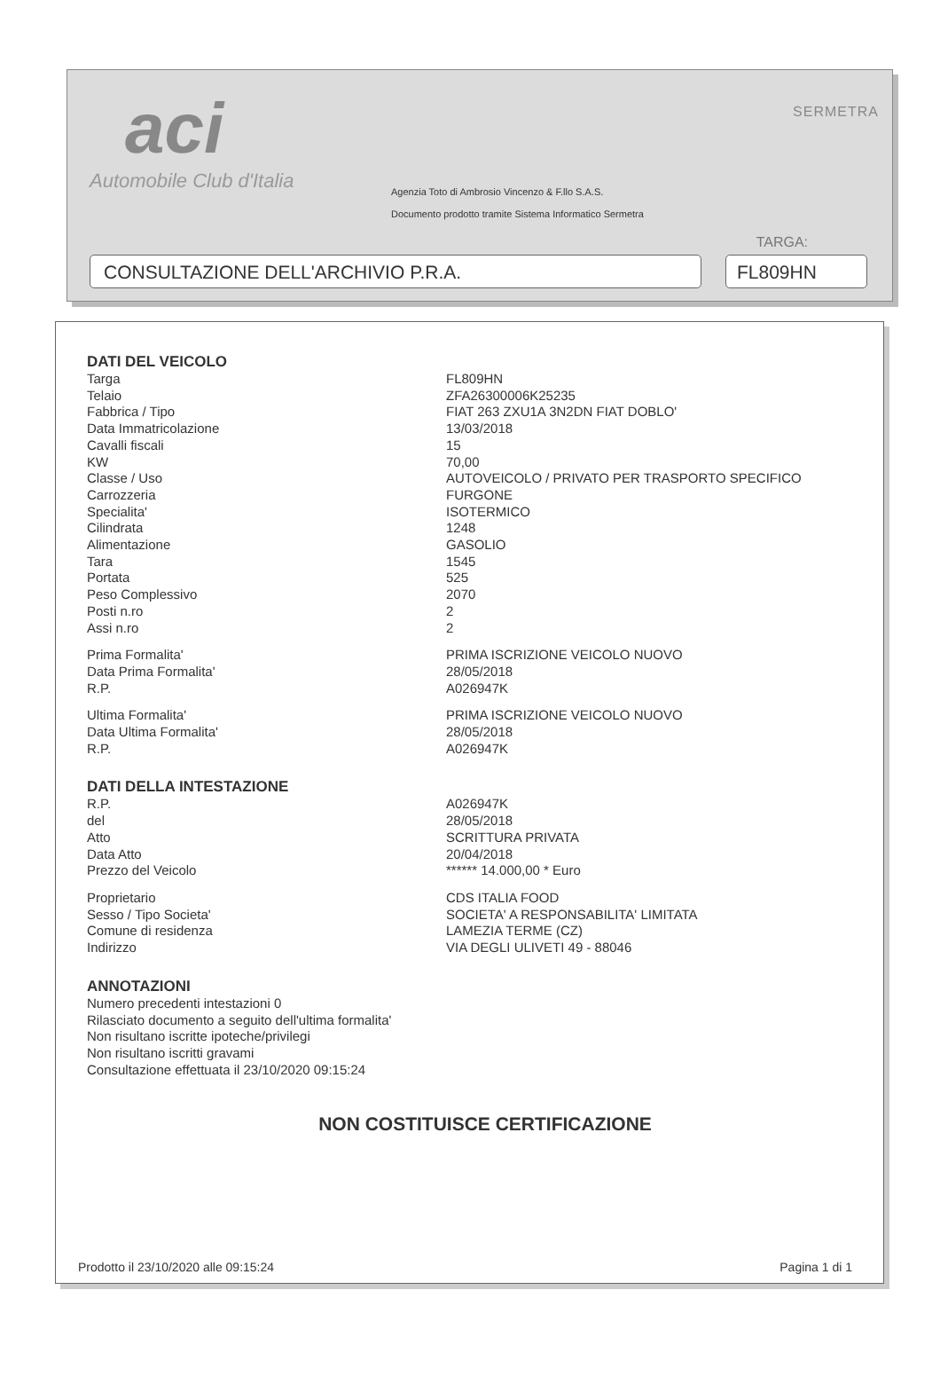aci
Automobile Club d'Italia
SERMETRA
Agenzia Toto di Ambrosio Vincenzo & F.llo S.A.S.
Documento prodotto tramite Sistema Informatico Sermetra
TARGA:
CONSULTAZIONE DELL'ARCHIVIO P.R.A. FL809HN
DATI DEL VEICOLO
| Targa | FL809HN |
| Telaio | ZFA26300006K25235 |
| Fabbrica / Tipo | FIAT 263 ZXU1A 3N2DN FIAT DOBLO' |
| Data Immatricolazione | 13/03/2018 |
| Cavalli fiscali | 15 |
| KW | 70,00 |
| Classe / Uso | AUTOVEICOLO / PRIVATO PER TRASPORTO SPECIFICO |
| Carrozzeria | FURGONE |
| Specialita' | ISOTERMICO |
| Cilindrata | 1248 |
| Alimentazione | GASOLIO |
| Tara | 1545 |
| Portata | 525 |
| Peso Complessivo | 2070 |
| Posti n.ro | 2 |
| Assi n.ro | 2 |
| Prima Formalita' | PRIMA ISCRIZIONE VEICOLO NUOVO |
| Data Prima Formalita' | 28/05/2018 |
| R.P. | A026947K |
| Ultima Formalita' | PRIMA ISCRIZIONE VEICOLO NUOVO |
| Data Ultima Formalita' | 28/05/2018 |
| R.P. | A026947K |
DATI DELLA INTESTAZIONE
| R.P. | A026947K |
| del | 28/05/2018 |
| Atto | SCRITTURA PRIVATA |
| Data Atto | 20/04/2018 |
| Prezzo del Veicolo | ****** 14.000,00 * Euro |
| Proprietario | CDS ITALIA FOOD |
| Sesso / Tipo Societa' | SOCIETA' A RESPONSABILITA' LIMITATA |
| Comune di residenza | LAMEZIA TERME (CZ) |
| Indirizzo | VIA DEGLI ULIVETI 49 - 88046 |
ANNOTAZIONI
Numero precedenti intestazioni 0
Rilasciato documento a seguito dell'ultima formalita'
Non risultano iscritte ipoteche/privilegi
Non risultano iscritti gravami
Consultazione effettuata il 23/10/2020 09:15:24
NON COSTITUISCE CERTIFICAZIONE
Prodotto il 23/10/2020 alle 09:15:24 Pagina 1 di 1